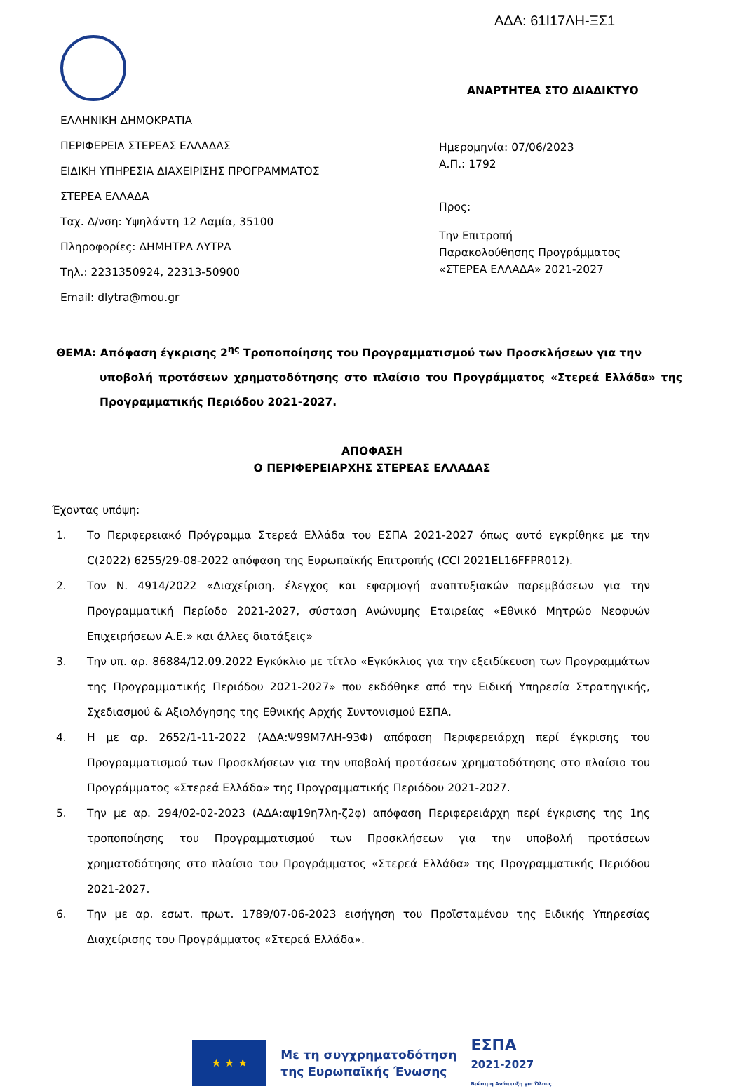ΑΔΑ: 61Ι17ΛΗ-ΞΣ1
ΕΛΛΗΝΙΚΗ ΔΗΜΟΚΡΑΤΙΑ
ΠΕΡΙΦΕΡΕΙΑ ΣΤΕΡΕΑΣ ΕΛΛΑΔΑΣ
ΕΙΔΙΚΗ ΥΠΗΡΕΣΙΑ ΔΙΑΧΕΙΡΙΣΗΣ ΠΡΟΓΡΑΜΜΑΤΟΣ
ΣΤΕΡΕΑ ΕΛΛΑΔΑ
Ταχ. Δ/νση: Υψηλάντη 12 Λαμία, 35100
Πληροφορίες: ΔΗΜΗΤΡΑ ΛΥΤΡΑ
Τηλ.: 2231350924, 22313-50900
Email: dlytra@mou.gr
ΑΝΑΡΤΗΤΕΑ ΣΤΟ ΔΙΑΔΙΚΤΥΟ
Ημερομηνία: 07/06/2023
Α.Π.: 1792
Προς:
Την Επιτροπή
Παρακολούθησης Προγράμματος
«ΣΤΕΡΕΑ ΕΛΛΑΔΑ» 2021-2027
ΘΕΜΑ: Απόφαση έγκρισης 2<sup>ης</sup> Τροποποίησης του Προγραμματισμού των Προσκλήσεων για την
υποβολή προτάσεων χρηματοδότησης στο πλαίσιο του Προγράμματος «Στερεά Ελλάδα» της Προγραμματικής Περιόδου 2021-2027.
ΑΠΟΦΑΣΗ
Ο ΠΕΡΙΦΕΡΕΙΑΡΧΗΣ ΣΤΕΡΕΑΣ ΕΛΛΑΔΑΣ
Έχοντας υπόψη:
1. Το Περιφερειακό Πρόγραμμα Στερεά Ελλάδα του ΕΣΠΑ 2021-2027 όπως αυτό εγκρίθηκε με την C(2022) 6255/29-08-2022 απόφαση της Ευρωπαϊκής Επιτροπής (CCI 2021EL16FFPR012).
2. Τον Ν. 4914/2022 «Διαχείριση, έλεγχος και εφαρμογή αναπτυξιακών παρεμβάσεων για την Προγραμματική Περίοδο 2021-2027, σύσταση Ανώνυμης Εταιρείας «Εθνικό Μητρώο Νεοφυών Επιχειρήσεων Α.Ε.» και άλλες διατάξεις»
3. Την υπ. αρ. 86884/12.09.2022 Εγκύκλιο με τίτλο «Εγκύκλιος για την εξειδίκευση των Προγραμμάτων της Προγραμματικής Περιόδου 2021-2027» που εκδόθηκε από την Ειδική Υπηρεσία Στρατηγικής, Σχεδιασμού & Αξιολόγησης της Εθνικής Αρχής Συντονισμού ΕΣΠΑ.
4. Η με αρ. 2652/1-11-2022 (ΑΔΑ:Ψ99Μ7ΛΗ-93Φ) απόφαση Περιφερειάρχη περί έγκρισης του Προγραμματισμού των Προσκλήσεων για την υποβολή προτάσεων χρηματοδότησης στο πλαίσιο του Προγράμματος «Στερεά Ελλάδα» της Προγραμματικής Περιόδου 2021-2027.
5. Την με αρ. 294/02-02-2023 (ΑΔΑ:αψ19η7λη-ζ2φ) απόφαση Περιφερειάρχη περί έγκρισης της 1ης τροποποίησης του Προγραμματισμού των Προσκλήσεων για την υποβολή προτάσεων χρηματοδότησης στο πλαίσιο του Προγράμματος «Στερεά Ελλάδα» της Προγραμματικής Περιόδου 2021-2027.
6. Την με αρ. εσωτ. πρωτ. 1789/07-06-2023 εισήγηση του Προϊσταμένου της Ειδικής Υπηρεσίας Διαχείρισης του Προγράμματος «Στερεά Ελλάδα».
★ ★ ★
Με τη συγχρηματοδότηση
της Ευρωπαϊκής Ένωσης
ΕΣΠΑ
2021-2027
Βιώσιμη Ανάπτυξη για Όλους